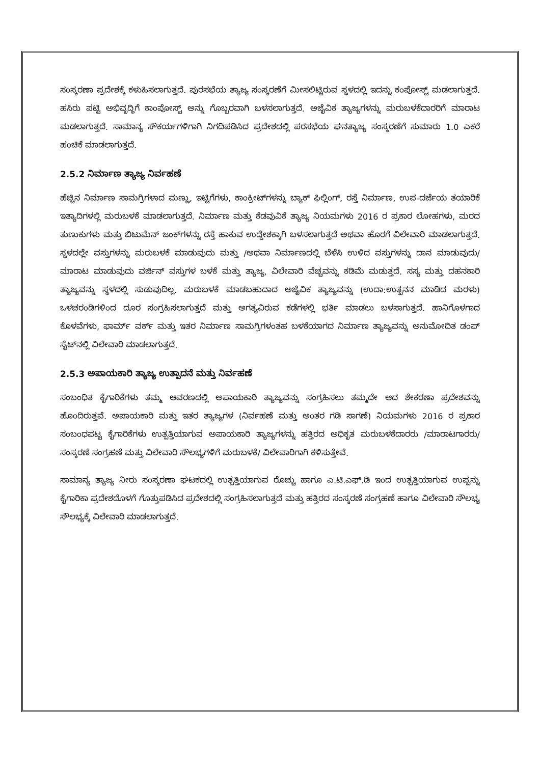ಸಂಸ್ಕರಣಾ ಪ್ರದೇಶಕ್ಕೆ ಕಳುಹಿಸಲಾಗುತ್ತದೆ. ಪುರಸಭೆಯ ತ್ಯಾಜ್ಯ ಸಂಸ್ಕರಣೆಗೆ ಮೀಸಲಿಟ್ಟಿರುವ ಸ್ಥಳದಲ್ಲಿ ಇದನ್ನು ಕಂಪೋಸ್ಟ್ ಮಡಲಾಗುತ್ತದೆ. ಹಸಿರು ಪಟ್ಟಿ ಅಭಿವೃದ್ಧಿಗೆ ಕಾಂಪೋಸ್ಟ್ ಅನ್ನು ಗೊಬ್ಬರವಾಗಿ ಬಳಸಲಾಗುತ್ತದೆ. ಅಜೈವಿಕ ತ್ಯಾಜ್ಯಗಳನ್ನು ಮರುಬಳಕೆದಾರರಿಗೆ ಮಾರಾಟ ಮಡಲಾಗುತ್ತದೆ. ಸಾಮಾನ್ಯ ಸೌಕರ್ಯಗಳಿಗಾಗಿ ನಿಗದಿಪಡಿಸಿದ ಪ್ರದೇಶದಲ್ಲಿ ಪರಸಭೆಯ ಘನತ್ಯಾಜ್ಯ ಸಂಸ್ಕರಣೆಗೆ ಸುಮಾರು 1.0 ಎಕರೆ ಹಂಚಿಕೆ ಮಾಡಲಾಗುತ್ತದೆ.
2.5.2 ನಿರ್ಮಾಣ ತ್ಯಾಜ್ಯ ನಿರ್ವಹಣೆ
ಹೆಚ್ಚಿನ ನಿರ್ಮಾಣ ಸಾಮಗ್ರಿಗಳಾದ ಮಣ್ಣು, ಇಟ್ಟಿಗೆಗಳು, ಕಾಂಕ್ರೀಟ್‌ಗಳನ್ನು ಬ್ಯಾಕ್ ಫಿಲ್ಲಿಂಗ್, ರಸ್ತೆ ನಿರ್ಮಾಣ, ಉಪ-ದರ್ಜೆಯ ತಯಾರಿಕೆ ಇತ್ಯಾದಿಗಳಲ್ಲಿ ಮರುಬಳಕೆ ಮಾಡಲಾಗುತ್ತದೆ. ನಿರ್ಮಾಣ ಮತ್ತು ಕೆಡವುವಿಕೆ ತ್ಯಾಜ್ಯ ನಿಯಮಗಳು 2016 ರ ಪ್ರಕಾರ ಲೋಹಗಳು, ಮರದ ತುಣುಕುಗಳು ಮತ್ತು ಬಿಟುಮೆನ್ ಜಂಕ್‌ಗಳನ್ನು ರಸ್ತೆ ಹಾಕುವ ಉದ್ದೇಶಕ್ಕಾಗಿ ಬಳಸಲಾಗುತ್ತದೆ ಅಥವಾ ಹೊರಗೆ ವಿಲೇವಾರಿ ಮಾಡಲಾಗುತ್ತದೆ. ಸ್ಥಳದಲ್ಲೇ ವಸ್ತುಗಳನ್ನು ಮರುಬಳಕೆ ಮಾಡುವುದು ಮತ್ತು /ಅಥವಾ ನಿರ್ಮಾಣದಲ್ಲಿ ಬೆಳೆಸಿ ಉಳಿದ ವಸ್ತುಗಳನ್ನು ದಾನ ಮಾಡುವುದು/ ಮಾರಾಟ ಮಾಡುವುದು ವರ್ಜಿನ್ ವಸ್ತುಗಳ ಬಳಕೆ ಮತ್ತು ತ್ಯಾಜ್ಯ, ವಿಲೇವಾರಿ ವೆಚ್ಚವನ್ನು ಕಡಿಮೆ ಮಡುತ್ತದೆ. ಸಸ್ಯ ಮತ್ತು ದಹನಕಾರಿ ತ್ಯಾಜ್ಯವನ್ನು ಸ್ಥಳದಲ್ಲಿ ಸುಡುವುದಿಲ್ಲ. ಮರುಬಳಕೆ ಮಾಡಬಹುದಾದ ಅಜೈವಿಕ ತ್ಯಾಜ್ಯವನ್ನು (ಉದಾ:ಉತ್ಖನನ ಮಾಡಿದ ಮರಳು) ಒಳಚರಂಡಿಗಳಿಂದ ದೂರ ಸಂಗ್ರಹಿಸಲಾಗುತ್ತದೆ ಮತ್ತು ಅಗತ್ಯವಿರುವ ಕಡೆಗಳಲ್ಲಿ ಭರ್ತಿ ಮಾಡಲು ಬಳಸಾಗುತ್ತದೆ. ಹಾನಿಗೊಳಗಾದ ಕೊಳವೆಗಳು, ಫಾರ್ಮ್ ವರ್ಕ್ ಮತ್ತು ಇತರ ನಿರ್ಮಾಣ ಸಾಮಗ್ರಿಗಳಂತಹ ಬಳಕೆಯಾಗದ ನಿರ್ಮಾಣ ತ್ಯಾಜ್ಯವನ್ನು ಅನುಮೋದಿತ ಡಂಪ್ ಸೈಟ್‌ನಲ್ಲಿ ವಿಲೇವಾರಿ ಮಾಡಲಾಗುತ್ತದೆ.
2.5.3 ಅಪಾಯಕಾರಿ ತ್ಯಾಜ್ಯ ಉತ್ಪಾದನೆ ಮತ್ತು ನಿರ್ವಹಣೆ
ಸಂಬಂಧಿತ ಕೈಗಾರಿಕೆಗಳು ತಮ್ಮ ಆವರಣದಲ್ಲಿ ಅಪಾಯಕಾರಿ ತ್ಯಾಜ್ಯವನ್ನು ಸಂಗ್ರಹಿಸಲು ತಮ್ಮದೇ ಆದ ಶೇಕರಣಾ ಪ್ರದೇಶವನ್ನು ಹೊಂದಿರುತ್ತವೆ. ಅಪಾಯಕಾರಿ ಮತ್ತು ಇತರ ತ್ಯಾಜ್ಯಗಳ (ನಿರ್ವಹಣೆ ಮತ್ತು ಅಂತರ ಗಡಿ ಸಾಗಣೆ) ನಿಯಮಗಳು 2016 ರ ಪ್ರಕಾರ ಸಂಬಂಧಪಟ್ಟ ಕೈಗಾರಿಕೆಗಳು ಉತ್ಪತ್ತಿಯಾಗುವ ಅಪಾಯಕಾರಿ ತ್ಯಾಜ್ಯಗಳನ್ನು ಹತ್ತಿರದ ಅಧಿಕೃತ ಮರುಬಳಕೆದಾರರು /ಮಾರಾಟಗಾರರು/ಸಂಸ್ಕರಣೆ ಸಂಗ್ರಹಣೆ ಮತ್ತು ವಿಲೇವಾರಿ ಸೌಲಭ್ಯಗಳಿಗೆ ಮರುಬಳಕೆ/ ವಿಲೇವಾರಿಗಾಗಿ ಕಳಿಸುತ್ತೇವೆ.
ಸಾಮಾನ್ಯ ತ್ಯಾಜ್ಯ ನೀರು ಸಂಸ್ಕರಣಾ ಘಟಕದಲ್ಲಿ ಉತ್ಪತ್ತಿಯಾಗುವ ರೊಚ್ಚು ಹಾಗೂ ಎ.ಟಿ.ಎಫ್.ಡಿ ಇಂದ ಉತ್ಪತ್ತಿಯಾಗುವ ಉಪ್ಪನ್ನು ಕೈಗಾರಿಕಾ ಪ್ರದೇಶದೊಳಗೆ ಗೊತ್ತುಪಡಿಸಿದ ಪ್ರದೇಶದಲ್ಲಿ ಸಂಗ್ರಹಿಸಲಾಗುತ್ತದೆ ಮತ್ತು ಹತ್ತಿರದ ಸಂಸ್ಕರಣೆ ಸಂಗ್ರಹಣೆ ಹಾಗೂ ವಿಲೇವಾರಿ ಸೌಲಭ್ಯ ಸೌಲಭ್ಯಕ್ಕೆ ವಿಲೇವಾರಿ ಮಾಡಲಾಗುತ್ತದೆ.